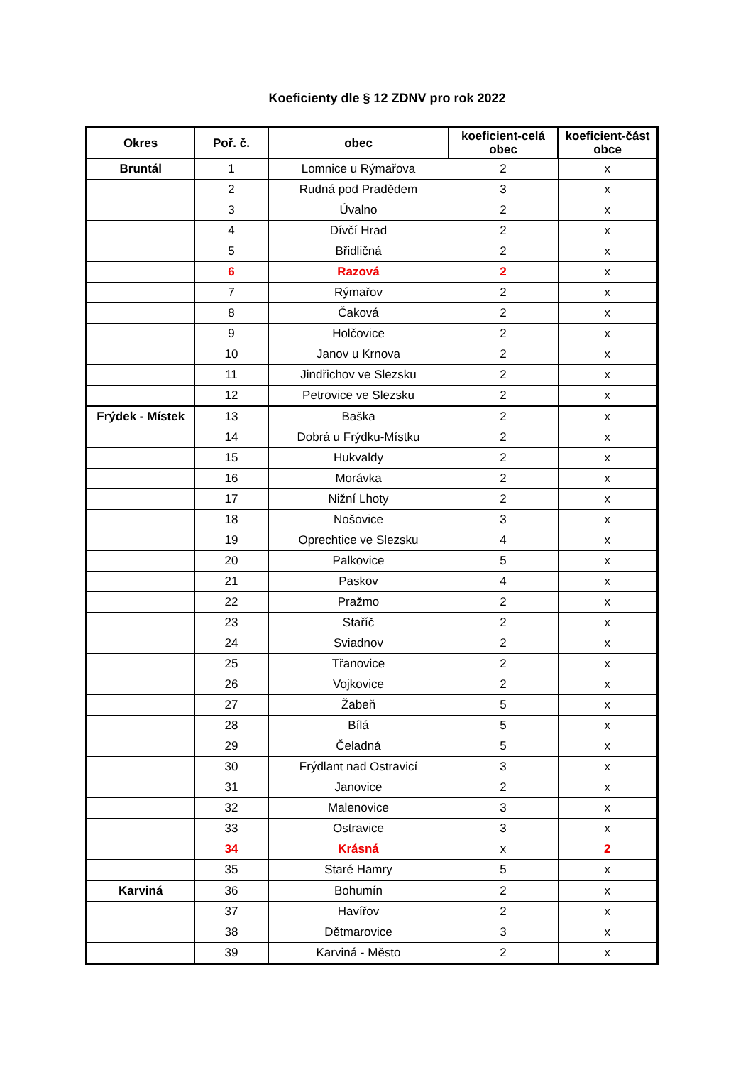Koeficienty dle § 12 ZDNV pro rok 2022
| Okres | Poř. č. | obec | koeficient-celá obec | koeficient-část obce |
| --- | --- | --- | --- | --- |
| Bruntál | 1 | Lomnice u Rýmařova | 2 | x |
| | 2 | Rudná pod Pradědem | 3 | x |
| | 3 | Úvalno | 2 | x |
| | 4 | Dívčí Hrad | 2 | x |
| | 5 | Břidličná | 2 | x |
| | 6 | Razová | 2 | x |
| | 7 | Rýmařov | 2 | x |
| | 8 | Čaková | 2 | x |
| | 9 | Holčovice | 2 | x |
| | 10 | Janov u Krnova | 2 | x |
| | 11 | Jindřichov ve Slezsku | 2 | x |
| | 12 | Petrovice ve Slezsku | 2 | x |
| Frýdek - Místek | 13 | Baška | 2 | x |
| | 14 | Dobrá u Frýdku-Místku | 2 | x |
| | 15 | Hukvaldy | 2 | x |
| | 16 | Morávka | 2 | x |
| | 17 | Nižní Lhoty | 2 | x |
| | 18 | Nošovice | 3 | x |
| | 19 | Oprechtice ve Slezsku | 4 | x |
| | 20 | Palkovice | 5 | x |
| | 21 | Paskov | 4 | x |
| | 22 | Pražmo | 2 | x |
| | 23 | Staříč | 2 | x |
| | 24 | Sviadnov | 2 | x |
| | 25 | Třanovice | 2 | x |
| | 26 | Vojkovice | 2 | x |
| | 27 | Žabeň | 5 | x |
| | 28 | Bílá | 5 | x |
| | 29 | Čeladná | 5 | x |
| | 30 | Frýdlant nad Ostravicí | 3 | x |
| | 31 | Janovice | 2 | x |
| | 32 | Malenovice | 3 | x |
| | 33 | Ostravice | 3 | x |
| | 34 | Krásná | x | 2 |
| | 35 | Staré Hamry | 5 | x |
| Karviná | 36 | Bohumín | 2 | x |
| | 37 | Havířov | 2 | x |
| | 38 | Dětmarovice | 3 | x |
| | 39 | Karviná - Město | 2 | x |